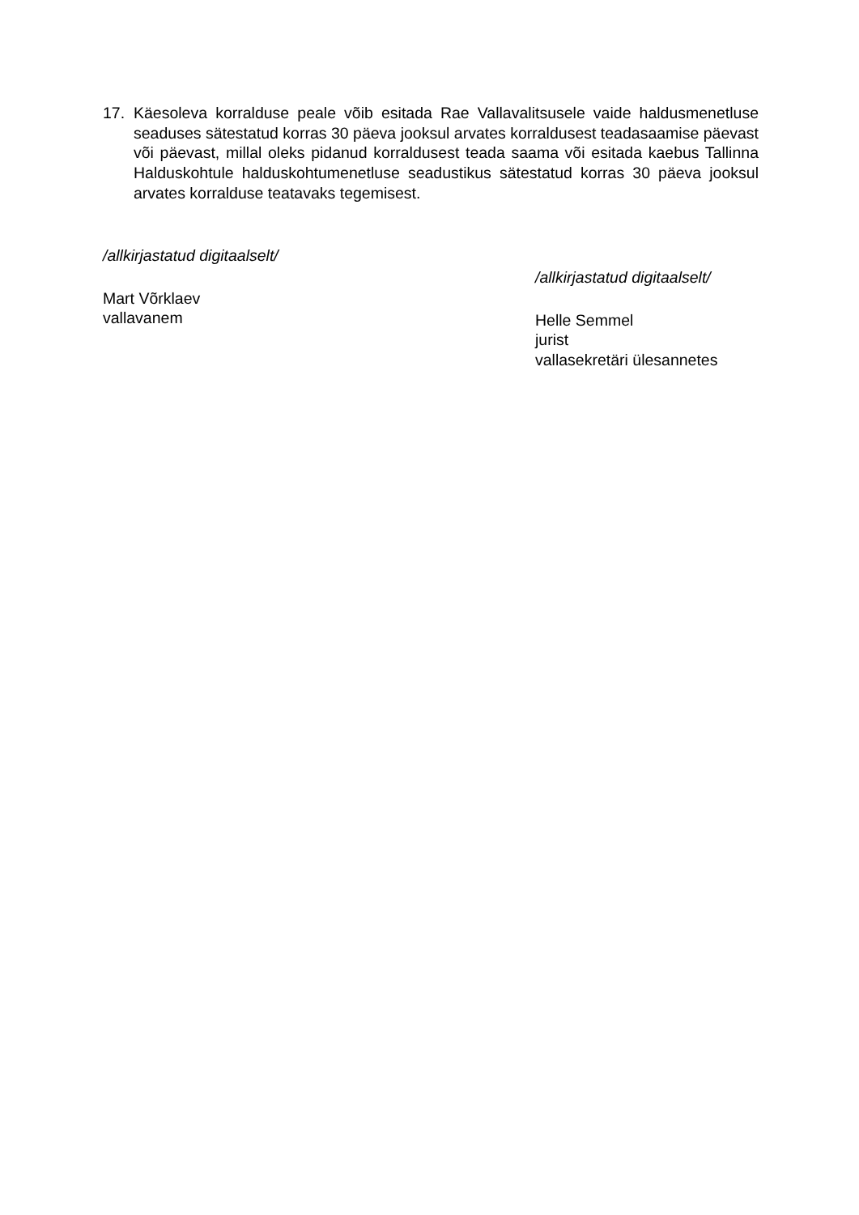17. Käesoleva korralduse peale võib esitada Rae Vallavalitsusele vaide haldusmenetluse seaduses sätestatud korras 30 päeva jooksul arvates korraldusest teadasaamise päevast või päevast, millal oleks pidanud korraldusest teada saama või esitada kaebus Tallinna Halduskohtule halduskohtumenetluse seadustikus sätestatud korras 30 päeva jooksul arvates korralduse teatavaks tegemisest.
/allkirjastatud digitaalselt/
Mart Võrklaev
vallavanem
/allkirjastatud digitaalselt/
Helle Semmel
jurist
vallasekretäri ülesannetes